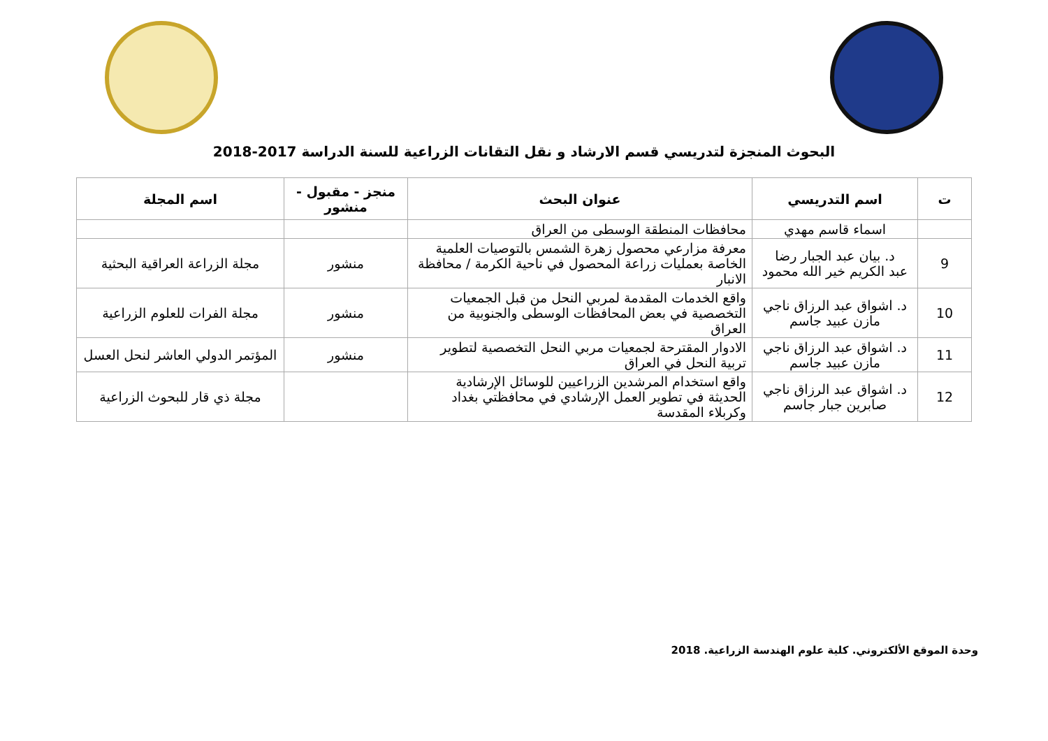البحوث المنجزة لتدريسي قسم الارشاد و نقل التقانات الزراعية للسنة الدراسة 2017-2018
| ت | اسم التدريسي | عنوان البحث | منجز - مقبول - منشور | اسم المجلة |
| --- | --- | --- | --- | --- |
| | اسماء قاسم مهدي | محافظات المنطقة الوسطى من العراق | | |
| 9 | د. بيان عبد الجبار رضا عبد الكريم خير الله محمود | معرفة مزارعي محصول زهرة الشمس بالتوصيات العلمية الخاصة بعمليات زراعة المحصول في ناحية الكرمة / محافظة الانبار | منشور | مجلة الزراعة العراقية البحثية |
| 10 | د. اشواق عبد الرزاق ناجي مازن عبيد جاسم | واقع الخدمات المقدمة لمربي النحل من قبل الجمعيات التخصصية في بعض المحافظات الوسطى والجنوبية من العراق | منشور | مجلة الفرات للعلوم الزراعية |
| 11 | د. اشواق عبد الرزاق ناجي مازن عبيد جاسم | الادوار المقترحة لجمعيات مربي النحل التخصصية لتطوير تربية النحل في العراق | منشور | المؤتمر الدولي العاشر لنحل العسل |
| 12 | د. اشواق عبد الرزاق ناجي صابرين جبار جاسم | واقع استخدام المرشدين الزراعيين للوسائل الإرشادية الحديثة في تطوير العمل الإرشادي في محافظتي بغداد وكربلاء المقدسة | | مجلة ذي قار للبحوث الزراعية |
وحدة الموقع الألكتروني. كلية علوم الهندسة الزراعية. 2018